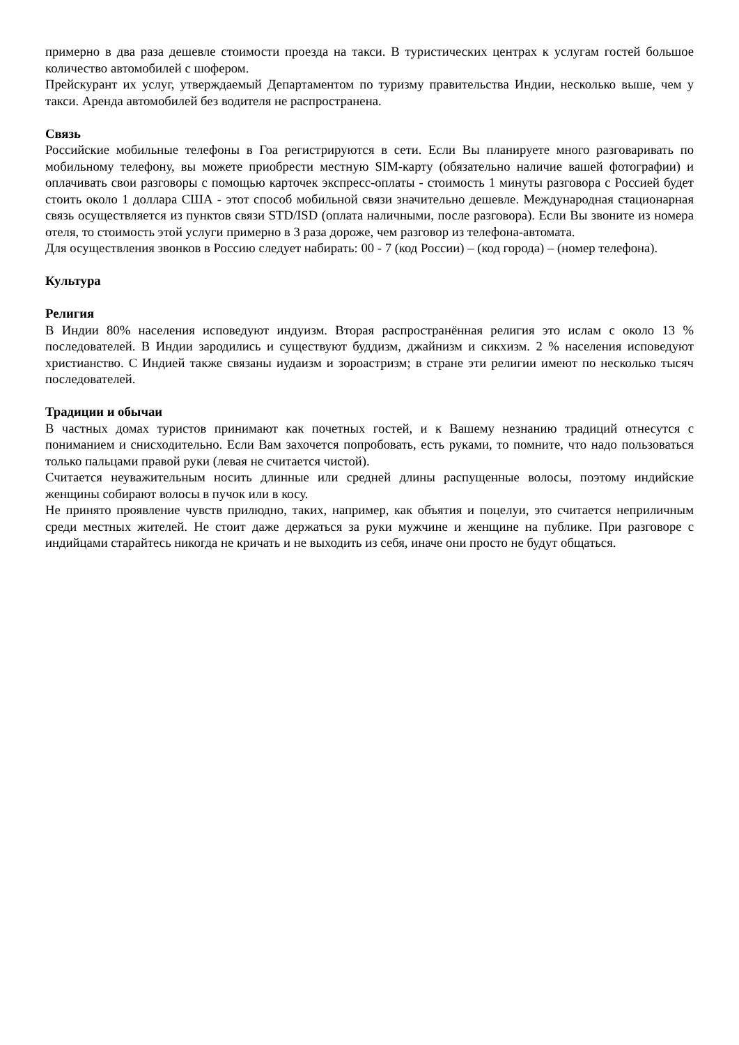примерно в два раза дешевле стоимости проезда на такси. В туристических центрах к услугам гостей большое количество автомобилей с шофером.
Прейскурант их услуг, утверждаемый Департаментом по туризму правительства Индии, несколько выше, чем у такси. Аренда автомобилей без водителя не распространена.
Связь
Российские мобильные телефоны в Гоа регистрируются в сети. Если Вы планируете много разговаривать по мобильному телефону, вы можете приобрести местную SIM-карту (обязательно наличие вашей фотографии) и оплачивать свои разговоры с помощью карточек экспресс-оплаты - стоимость 1 минуты разговора с Россией будет стоить около 1 доллара США - этот способ мобильной связи значительно дешевле. Международная стационарная связь осуществляется из пунктов связи STD/ISD (оплата наличными, после разговора). Если Вы звоните из номера отеля, то стоимость этой услуги примерно в 3 раза дороже, чем разговор из телефона-автомата.
Для осуществления звонков в Россию следует набирать: 00 - 7 (код России) – (код города) – (номер телефона).
Культура
Религия
В Индии 80% населения исповедуют индуизм. Вторая распространённая религия это ислам с около 13 % последователей. В Индии зародились и существуют буддизм, джайнизм и сикхизм. 2 % населения исповедуют христианство. С Индией также связаны иудаизм и зороастризм; в стране эти религии имеют по несколько тысяч последователей.
Традиции и обычаи
В частных домах туристов принимают как почетных гостей, и к Вашему незнанию традиций отнесутся с пониманием и снисходительно. Если Вам захочется попробовать, есть руками, то помните, что надо пользоваться только пальцами правой руки (левая не считается чистой).
Считается неуважительным носить длинные или средней длины распущенные волосы, поэтому индийские женщины собирают волосы в пучок или в косу.
Не принято проявление чувств прилюдно, таких, например, как объятия и поцелуи, это считается неприличным среди местных жителей. Не стоит даже держаться за руки мужчине и женщине на публике. При разговоре с индийцами старайтесь никогда не кричать и не выходить из себя, иначе они просто не будут общаться.